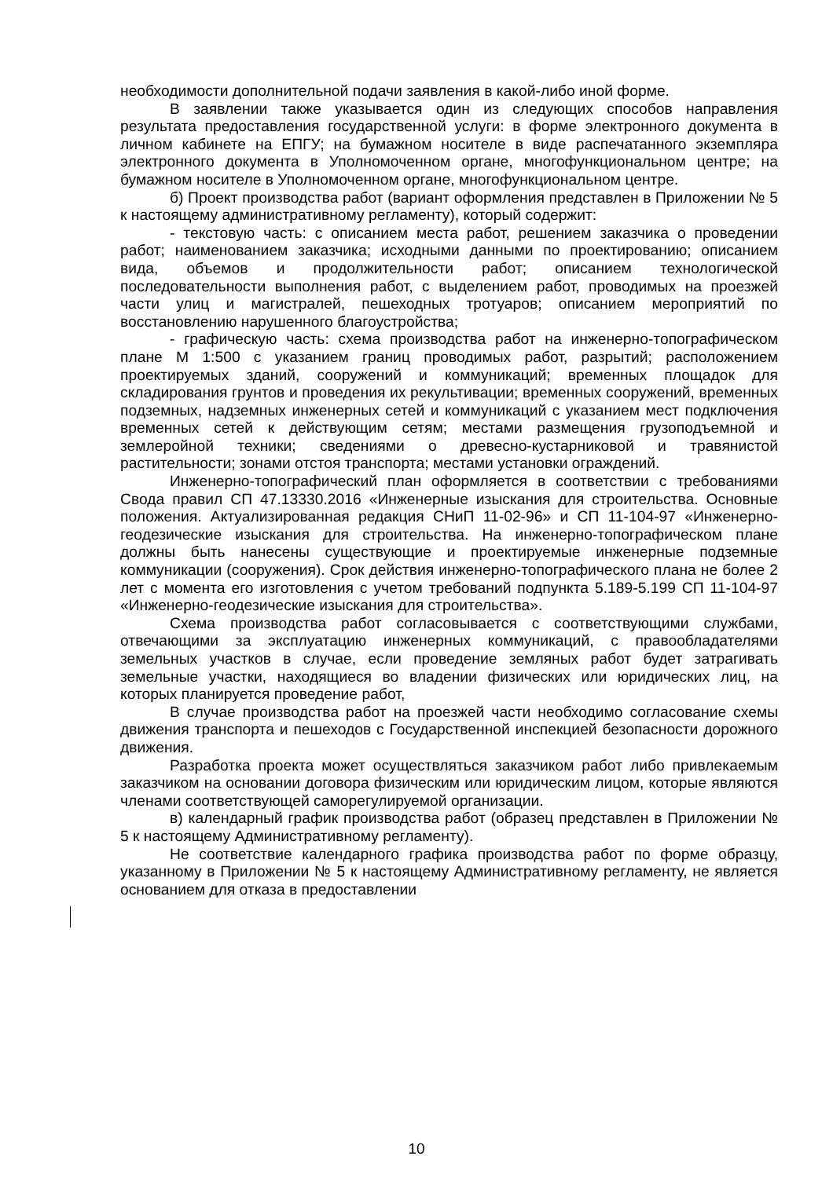необходимости дополнительной подачи заявления в какой-либо иной форме.
В заявлении также указывается один из следующих способов направления результата предоставления государственной услуги: в форме электронного документа в личном кабинете на ЕПГУ; на бумажном носителе в виде распечатанного экземпляра электронного документа в Уполномоченном органе, многофункциональном центре; на бумажном носителе в Уполномоченном органе, многофункциональном центре.
б) Проект производства работ (вариант оформления представлен в Приложении № 5 к настоящему административному регламенту), который содержит:
- текстовую часть: с описанием места работ, решением заказчика о проведении работ; наименованием заказчика; исходными данными по проектированию; описанием вида, объемов и продолжительности работ; описанием технологической последовательности выполнения работ, с выделением работ, проводимых на проезжей части улиц и магистралей, пешеходных тротуаров; описанием мероприятий по восстановлению нарушенного благоустройства;
- графическую часть: схема производства работ на инженерно-топографическом плане М 1:500 с указанием границ проводимых работ, разрытий; расположением проектируемых зданий, сооружений и коммуникаций; временных площадок для складирования грунтов и проведения их рекультивации; временных сооружений, временных подземных, надземных инженерных сетей и коммуникаций с указанием мест подключения временных сетей к действующим сетям; местами размещения грузоподъемной и землеройной техники; сведениями о древесно-кустарниковой и травянистой растительности; зонами отстоя транспорта; местами установки ограждений.
Инженерно-топографический план оформляется в соответствии с требованиями Свода правил СП 47.13330.2016 «Инженерные изыскания для строительства. Основные положения. Актуализированная редакция СНиП 11-02-96» и СП 11-104-97 «Инженерно-геодезические изыскания для строительства. На инженерно-топографическом плане должны быть нанесены существующие и проектируемые инженерные подземные коммуникации (сооружения). Срок действия инженерно-топографического плана не более 2 лет с момента его изготовления с учетом требований подпункта 5.189-5.199 СП 11-104-97 «Инженерно-геодезические изыскания для строительства».
Схема производства работ согласовывается с соответствующими службами, отвечающими за эксплуатацию инженерных коммуникаций, с правообладателями земельных участков в случае, если проведение земляных работ будет затрагивать земельные участки, находящиеся во владении физических или юридических лиц, на которых планируется проведение работ,
В случае производства работ на проезжей части необходимо согласование схемы движения транспорта и пешеходов с Государственной инспекцией безопасности дорожного движения.
Разработка проекта может осуществляться заказчиком работ либо привлекаемым заказчиком на основании договора физическим или юридическим лицом, которые являются членами соответствующей саморегулируемой организации.
в) календарный график производства работ (образец представлен в Приложении № 5 к настоящему Административному регламенту).
Не соответствие календарного графика производства работ по форме образцу, указанному в Приложении № 5 к настоящему Административному регламенту, не является основанием для отказа в предоставлении
10